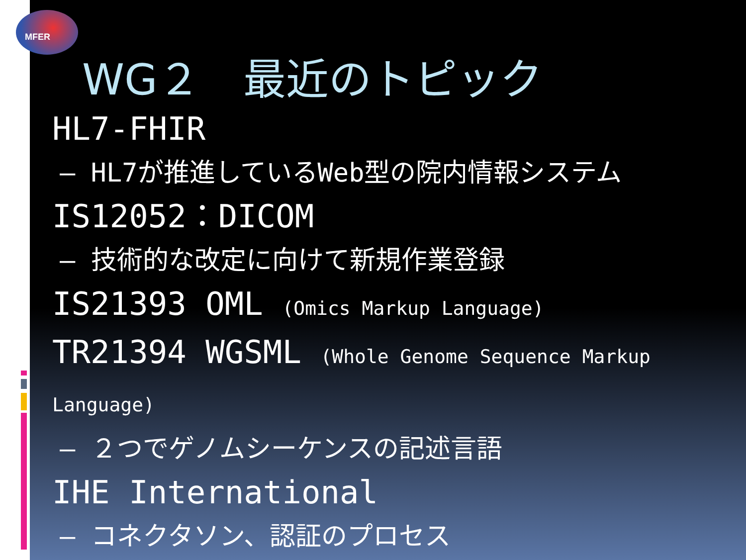MFER
WG２　最近のトピック
HL7-FHIR
– HL7が推進しているWeb型の院内情報システム
IS12052：DICOM
– 技術的な改定に向けて新規作業登録
IS21393 OML (Omics Markup Language)
TR21394 WGSML (Whole Genome Sequence Markup Language)
– ２つでゲノムシーケンスの記述言語
IHE International
– コネクタソン、認証のプロセス